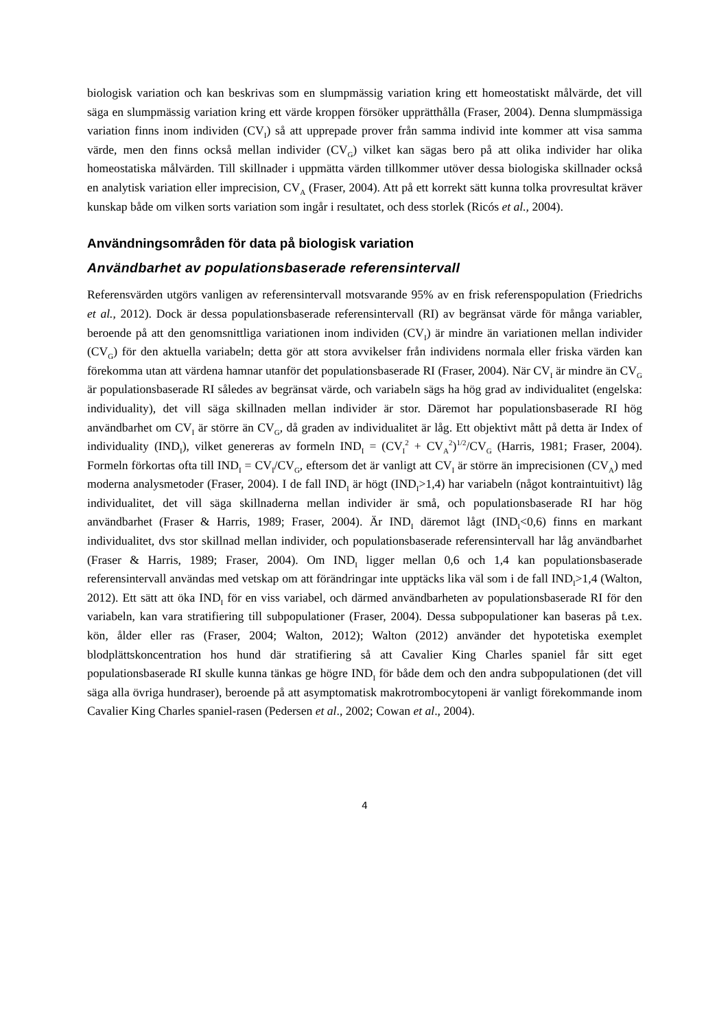biologisk variation och kan beskrivas som en slumpmässig variation kring ett homeostatiskt målvärde, det vill säga en slumpmässig variation kring ett värde kroppen försöker upprätthålla (Fraser, 2004). Denna slumpmässiga variation finns inom individen (CV<sub>I</sub>) så att upprepade prover från samma individ inte kommer att visa samma värde, men den finns också mellan individer (CV<sub>G</sub>) vilket kan sägas bero på att olika individer har olika homeostatiska målvärden. Till skillnader i uppmätta värden tillkommer utöver dessa biologiska skillnader också en analytisk variation eller imprecision, CV<sub>A</sub> (Fraser, 2004). Att på ett korrekt sätt kunna tolka provresultat kräver kunskap både om vilken sorts variation som ingår i resultatet, och dess storlek (Ricós et al., 2004).
Användningsområden för data på biologisk variation
Användbarhet av populationsbaserade referensintervall
Referensvärden utgörs vanligen av referensintervall motsvarande 95% av en frisk referenspopulation (Friedrichs et al., 2012). Dock är dessa populationsbaserade referensintervall (RI) av begränsat värde för många variabler, beroende på att den genomsnittliga variationen inom individen (CV<sub>I</sub>) är mindre än variationen mellan individer (CV<sub>G</sub>) för den aktuella variabeln; detta gör att stora avvikelser från individens normala eller friska värden kan förekomma utan att värdena hamnar utanför det populationsbaserade RI (Fraser, 2004). När CV<sub>I</sub> är mindre än CV<sub>G</sub> är populationsbaserade RI således av begränsat värde, och variabeln sägs ha hög grad av individualitet (engelska: individuality), det vill säga skillnaden mellan individer är stor. Däremot har populationsbaserade RI hög användbarhet om CV<sub>I</sub> är större än CV<sub>G</sub>, då graden av individualitet är låg. Ett objektivt mått på detta är Index of individuality (IND<sub>I</sub>), vilket genereras av formeln IND<sub>I</sub> = (CV<sub>I</sub><sup>2</sup> + CV<sub>A</sub><sup>2</sup>)<sup>1/2</sup>/CV<sub>G</sub> (Harris, 1981; Fraser, 2004). Formeln förkortas ofta till IND<sub>I</sub> = CV<sub>I</sub>/CV<sub>G</sub>, eftersom det är vanligt att CV<sub>I</sub> är större än imprecisionen (CV<sub>A</sub>) med moderna analysmetoder (Fraser, 2004). I de fall IND<sub>I</sub> är högt (IND<sub>I</sub>>1,4) har variabeln (något kontraintuitivt) låg individualitet, det vill säga skillnaderna mellan individer är små, och populationsbaserade RI har hög användbarhet (Fraser & Harris, 1989; Fraser, 2004). Är IND<sub>I</sub> däremot lågt (IND<sub>I</sub><0,6) finns en markant individualitet, dvs stor skillnad mellan individer, och populationsbaserade referensintervall har låg användbarhet (Fraser & Harris, 1989; Fraser, 2004). Om IND<sub>I</sub> ligger mellan 0,6 och 1,4 kan populationsbaserade referensintervall användas med vetskap om att förändringar inte upptäcks lika väl som i de fall IND<sub>I</sub>>1,4 (Walton, 2012). Ett sätt att öka IND<sub>I</sub> för en viss variabel, och därmed användbarheten av populationsbaserade RI för den variabeln, kan vara stratifiering till subpopulationer (Fraser, 2004). Dessa subpopulationer kan baseras på t.ex. kön, ålder eller ras (Fraser, 2004; Walton, 2012); Walton (2012) använder det hypotetiska exemplet blodplättskoncentration hos hund där stratifiering så att Cavalier King Charles spaniel får sitt eget populationsbaserade RI skulle kunna tänkas ge högre IND<sub>I</sub> för både dem och den andra subpopulationen (det vill säga alla övriga hundraser), beroende på att asymptomatisk makrotrombocytopeni är vanligt förekommande inom Cavalier King Charles spaniel-rasen (Pedersen et al., 2002; Cowan et al., 2004).
4